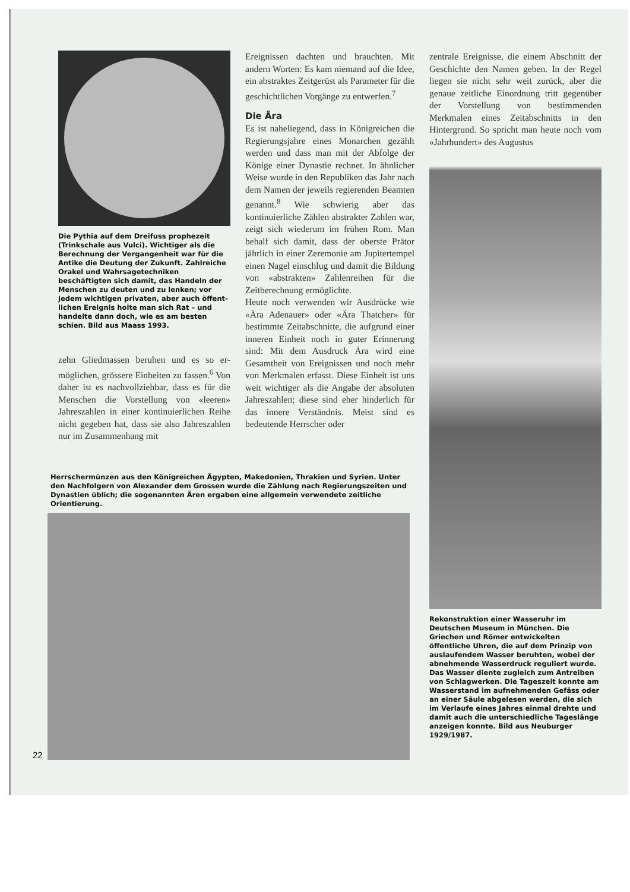Die Pythia auf dem Dreifuss prophe­zeit (Trinkschale aus Vulci). Wichtiger als die Berechnung der Vergangenheit war für die Antike die Deutung der Zukunft. Zahlreiche Orakel und Wahr­sagetechniken beschäftigten sich damit, das Handeln der Menschen zu deuten und zu lenken; vor jedem wichtigen privaten, aber auch öffent­lichen Ereignis holte man sich Rat – und handelte dann doch, wie es am besten schien. Bild aus Maass 1993.
zehn Gliedmassen beruhen und es so er­möglichen, grössere Einheiten zu fassen.<sup>6</sup> Von daher ist es nachvollziehbar, dass es für die Menschen die Vorstellung von «lee­ren» Jahreszahlen in einer kontinuierli­chen Reihe nicht gegeben hat, dass sie also Jahreszahlen nur im Zusammenhang mit
Ereignissen dachten und brauchten. Mit andern Worten: Es kam niemand auf die Idee, ein abstraktes Zeitgerüst als Parame­ter für die geschichtlichen Vorgänge zu entwerfen.<sup>7</sup>
Die Ära
Es ist naheliegend, dass in Königreichen die Regierungsjahre eines Monarchen ge­zählt werden und dass man mit der Ab­folge der Könige einer Dynastie rechnet. In ähnlicher Weise wurde in den Republi­ken das Jahr nach dem Namen der jeweils regierenden Beamten genannt.<sup>8</sup> Wie schwierig aber das kontinuierliche Zählen abstrakter Zahlen war, zeigt sich wiederum im frühen Rom. Man behalf sich damit, dass der oberste Prätor jährlich in einer Zeremonie am Jupitertempel einen Nagel einschlug und damit die Bildung von «ab­strakten» Zahlenreihen für die Zeitbe­rechnung ermöglichte.
Heute noch verwenden wir Ausdrücke wie «Ära Adenauer» oder «Ära Thatcher» für bestimmte Zeitabschnitte, die aufgrund einer inneren Einheit noch in guter Erin­nerung sind: Mit dem Ausdruck Ära wird eine Gesamtheit von Ereignissen und noch mehr von Merkmalen erfasst. Diese Ein­heit ist uns weit wichtiger als die Angabe der absoluten Jahreszahlen; diese sind eher hinderlich für das innere Verständnis. Meist sind es bedeutende Herrscher oder
zentrale Ereignisse, die einem Abschnitt der Geschichte den Namen geben. In der Regel liegen sie nicht sehr weit zurück, aber die genaue zeitliche Einordnung tritt gegenüber der Vorstellung von bestim­menden Merkmalen eines Zeitabschnitts in den Hintergrund. So spricht man heute noch vom «Jahrhundert» des Augustus
Rekonstruktion einer Wasseruhr im Deutschen Museum in München. Die Griechen und Römer entwickelten öffentliche Uhren, die auf dem Prinzip von auslaufendem Wasser beruhten, wobei der abnehmende Wasserdruck reguliert wurde. Das Wasser diente zugleich zum Antreiben von Schlag­werken. Die Tageszeit konnte am Wasserstand im aufnehmenden Ge­fäss oder an einer Säule abgelesen werden, die sich im Verlaufe eines Jahres einmal drehte und damit auch die unterschiedliche Tageslänge an­zeigen konnte. Bild aus Neuburger 1929/1987.
Herrschermünzen aus den Königreichen Ägypten, Makedonien, Thrakien und Syrien. Unter den Nachfolgern von Alexander dem Grossen wurde die Zählung nach Regierungszeiten und Dynastien üblich; die sogenannten Ären ergaben eine allgemein verwendete zeitliche Orientierung.
22